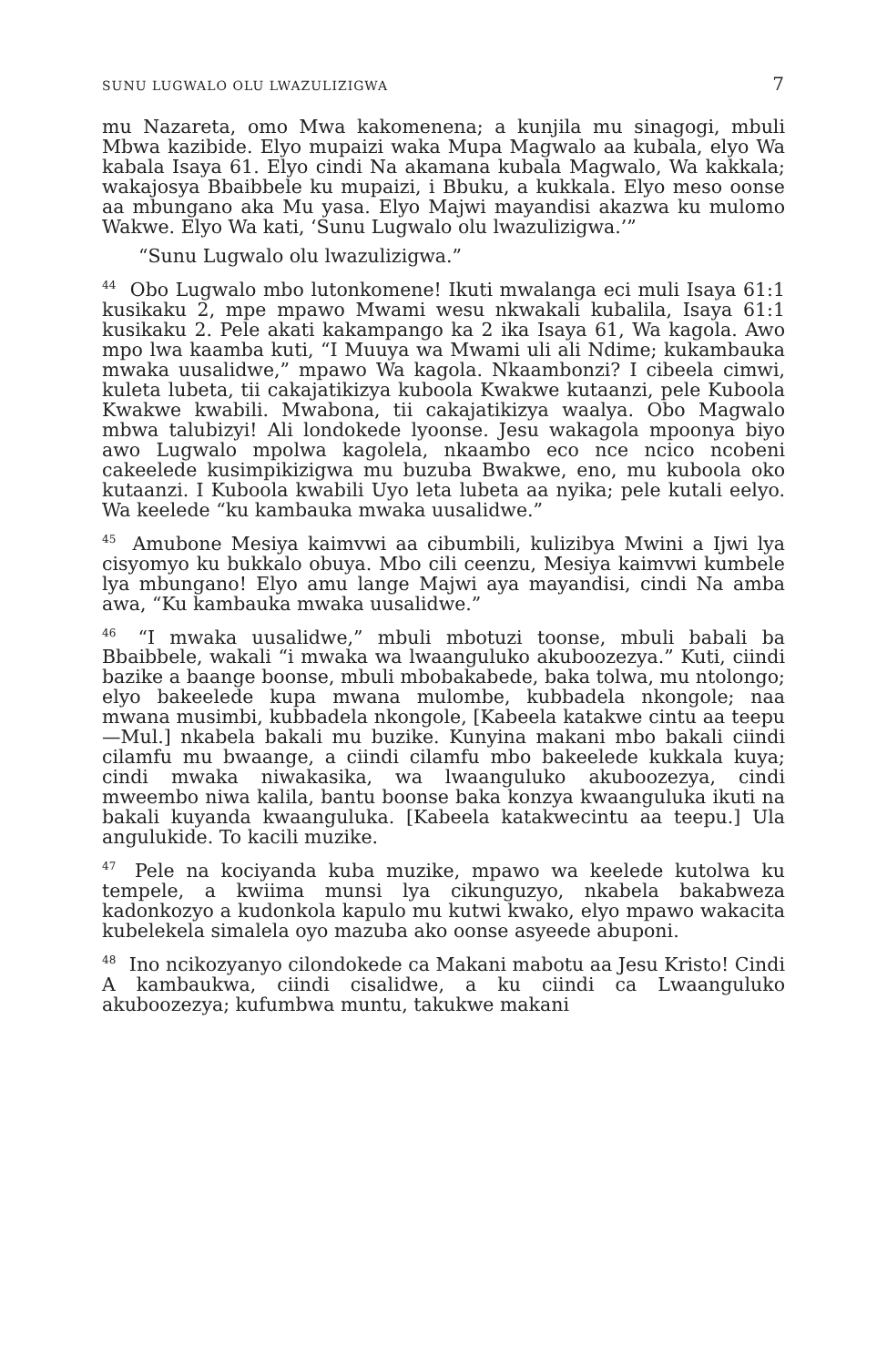SUNU LUGWALO OLU LWAZULIZIGWA 7
mu Nazareta, omo Mwa kakomenena; a kunjila mu sinagogi, mbuli Mbwa kazibide. Elyo mupaizi waka Mupa Magwalo aa kubala, elyo Wa kabala Isaya 61. Elyo cindi Na akamana kubala Magwalo, Wa kakkala; wakajosya Bbaibbele ku mupaizi, i Bbuku, a kukkala. Elyo meso oonse aa mbungano aka Mu yasa. Elyo Majwi mayandisi akazwa ku mulomo Wakwe. Elyo Wa kati, ‘Sunu Lugwalo olu lwazulizigwa.’”
“Sunu Lugwalo olu lwazulizigwa.”
<sup>44</sup> Obo Lugwalo mbo lutonkomene! Ikuti mwalanga eci muli Isaya 61:1 kusikaku 2, mpe mpawo Mwami wesu nkwakali kubalila, Isaya 61:1 kusikaku 2. Pele akati kakampango ka 2 ika Isaya 61, Wa kagola. Awo mpo lwa kaamba kuti, “I Muuya wa Mwami uli ali Ndime; kukambauka mwaka uusalidwe,” mpawo Wa kagola. Nkaambonzi? I cibeela cimwi, kuleta lubeta, tii cakajatikizya kuboola Kwakwe kutaanzi, pele Kuboola Kwakwe kwabili. Mwabona, tii cakajatikizya waalya. Obo Magwalo mbwa talubizyi! Ali londokede lyoonse. Jesu wakagola mpoonya biyo awo Lugwalo mpolwa kagolela, nkaambo eco nce ncico ncobeni cakeelede kusimpikizigwa mu buzuba Bwakwe, eno, mu kuboola oko kutaanzi. I Kuboola kwabili Uyo leta lubeta aa nyika; pele kutali eelyo. Wa keelede “ku kambauka mwaka uusalidwe.”
<sup>45</sup> Amubone Mesiya kaimvwi aa cibumbili, kulizibya Mwini a Ijwi lya cisyomyo ku bukkalo obuya. Mbo cili ceenzu, Mesiya kaimvwi kumbele lya mbungano! Elyo amu lange Majwi aya mayandisi, cindi Na amba awa, “Ku kambauka mwaka uusalidwe.”
<sup>46</sup> “I mwaka uusalidwe,” mbuli mbotuzi toonse, mbuli babali ba Bbaibbele, wakali “i mwaka wa lwaanguluko akuboozezya.” Kuti, ciindi bazike a baange boonse, mbuli mbobakabede, baka tolwa, mu ntolongo; elyo bakeelede kupa mwana mulombe, kubbadela nkongole; naa mwana musimbi, kubbadela nkongole, [Kabeela katakwe cintu aa teepu—Mul.] nkabela bakali mu buzike. Kunyina makani mbo bakali ciindi cilamfu mu bwaange, a ciindi cilamfu mbo bakeelede kukkala kuya; cindi mwaka niwakasika, wa lwaanguluko akuboozezya, cindi mweembo niwa kalila, bantu boonse baka konzya kwaanguluka ikuti na bakali kuyanda kwaanguluka. [Kabeela katakwecintu aa teepu.] Ula angulukide. To kacili muzike.
<sup>47</sup> Pele na kociyanda kuba muzike, mpawo wa keelede kutolwa ku tempele, a kwiima munsi lya cikunguzyo, nkabela bakabweza kadonkozyo a kudonkola kapulo mu kutwi kwako, elyo mpawo wakacita kubelekela simalela oyo mazuba ako oonse asyeede abuponi.
<sup>48</sup> Ino ncikozyanyo cilondokede ca Makani mabotu aa Jesu Kristo! Cindi A kambaukwa, ciindi cisalidwe, a ku ciindi ca Lwaanguluko akuboozezya; kufumbwa muntu, takukwe makani